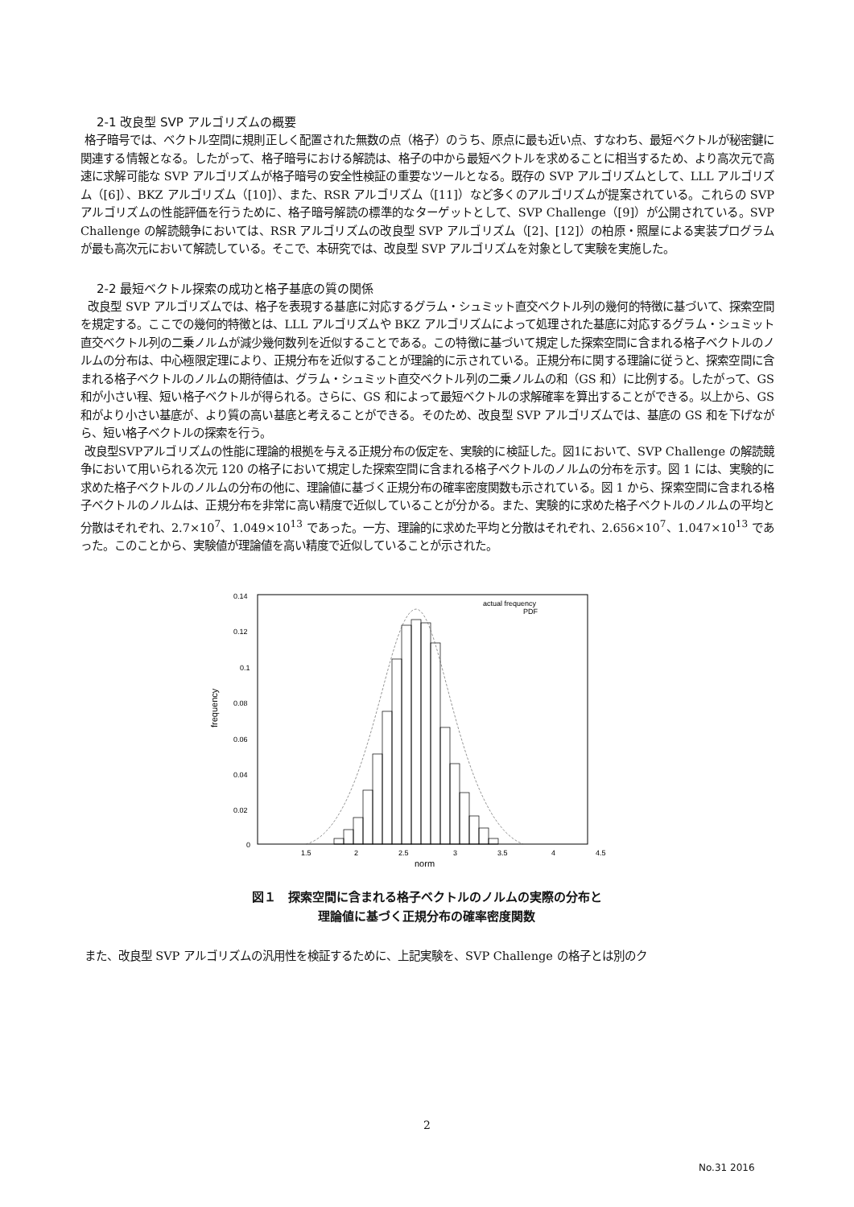2-1 改良型 SVP アルゴリズムの概要
格子暗号では、ベクトル空間に規則正しく配置された無数の点（格子）のうち、原点に最も近い点、すなわち、最短ベクトルが秘密鍵に関連する情報となる。したがって、格子暗号における解読は、格子の中から最短ベクトルを求めることに相当するため、より高次元で高速に求解可能な SVP アルゴリズムが格子暗号の安全性検証の重要なツールとなる。既存の SVP アルゴリズムとして、LLL アルゴリズム（[6]）、BKZ アルゴリズム（[10]）、また、RSR アルゴリズム（[11]）など多くのアルゴリズムが提案されている。これらの SVP アルゴリズムの性能評価を行うために、格子暗号解読の標準的なターゲットとして、SVP Challenge（[9]）が公開されている。SVP Challenge の解読競争においては、RSR アルゴリズムの改良型 SVP アルゴリズム（[2]、[12]）の柏原・照屋による実装プログラムが最も高次元において解読している。そこで、本研究では、改良型 SVP アルゴリズムを対象として実験を実施した。
2-2 最短ベクトル探索の成功と格子基底の質の関係
改良型 SVP アルゴリズムでは、格子を表現する基底に対応するグラム・シュミット直交ベクトル列の幾何的特徴に基づいて、探索空間を規定する。ここでの幾何的特徴とは、LLL アルゴリズムや BKZ アルゴリズムによって処理された基底に対応するグラム・シュミット直交ベクトル列の二乗ノルムが減少幾何数列を近似することである。この特徴に基づいて規定した探索空間に含まれる格子ベクトルのノルムの分布は、中心極限定理により、正規分布を近似することが理論的に示されている。正規分布に関する理論に従うと、探索空間に含まれる格子ベクトルのノルムの期待値は、グラム・シュミット直交ベクトル列の二乗ノルムの和（GS 和）に比例する。したがって、GS 和が小さい程、短い格子ベクトルが得られる。さらに、GS 和によって最短ベクトルの求解確率を算出することができる。以上から、GS 和がより小さい基底が、より質の高い基底と考えることができる。そのため、改良型 SVP アルゴリズムでは、基底の GS 和を下げながら、短い格子ベクトルの探索を行う。
改良型SVPアルゴリズムの性能に理論的根拠を与える正規分布の仮定を、実験的に検証した。図1において、SVP Challenge の解読競争において用いられる次元 120 の格子において規定した探索空間に含まれる格子ベクトルのノルムの分布を示す。図 1 には、実験的に求めた格子ベクトルのノルムの分布の他に、理論値に基づく正規分布の確率密度関数も示されている。図 1 から、探索空間に含まれる格子ベクトルのノルムは、正規分布を非常に高い精度で近似していることが分かる。また、実験的に求めた格子ベクトルのノルムの平均と分散はそれぞれ、2.7×10<sup>7</sup>、1.049×10<sup>13</sup> であった。一方、理論的に求めた平均と分散はそれぞれ、2.656×10<sup>7</sup>、1.047×10<sup>13</sup> であった。このことから、実験値が理論値を高い精度で近似していることが示された。
0.14
0.12
0.1
0.08
0.06
0.04
0.02
0
1.5
2
2.5
3
3.5
4
4.5
norm
frequency
actual frequency
PDF
図１　探索空間に含まれる格子ベクトルのノルムの実際の分布と理論値に基づく正規分布の確率密度関数
また、改良型 SVP アルゴリズムの汎用性を検証するために、上記実験を、SVP Challenge の格子とは別のク
2
No.31 2016